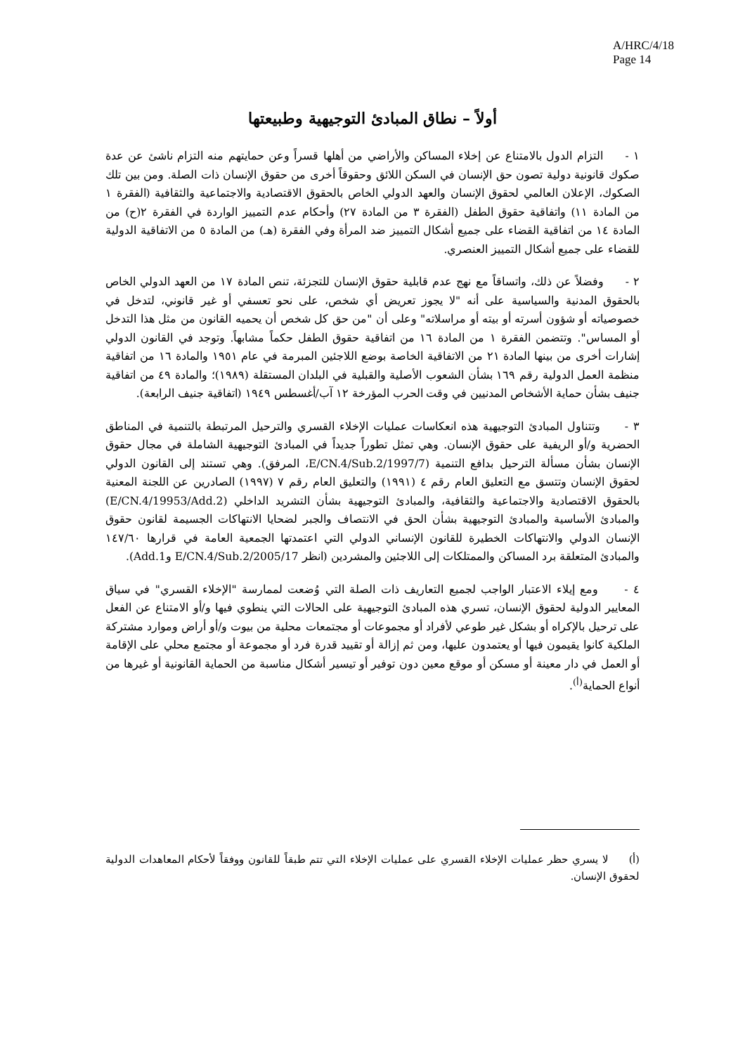A/HRC/4/18
Page 14
أولاً – نطاق المبادئ التوجيهية وطبيعتها
١ - التزام الدول بالامتناع عن إخلاء المساكن والأراضي من أهلها قسراً وعن حمايتهم منه التزام ناشئ عن عدة صكوك قانونية دولية تصون حق الإنسان في السكن اللائق وحقوقاً أخرى من حقوق الإنسان ذات الصلة. ومن بين تلك الصكوك، الإعلان العالمي لحقوق الإنسان والعهد الدولي الخاص بالحقوق الاقتصادية والاجتماعية والثقافية (الفقرة ١ من المادة ١١) واتفاقية حقوق الطفل (الفقرة ٣ من المادة ٢٧) وأحكام عدم التمييز الواردة في الفقرة ٢(ح) من المادة ١٤ من اتفاقية القضاء على جميع أشكال التمييز ضد المرأة وفي الفقرة (هـ) من المادة ٥ من الاتفاقية الدولية للقضاء على جميع أشكال التمييز العنصري.
٢ - وفضلاً عن ذلك، واتساقاً مع نهج عدم قابلية حقوق الإنسان للتجزئة، تنص المادة ١٧ من العهد الدولي الخاص بالحقوق المدنية والسياسية على أنه "لا يجوز تعريض أي شخص، على نحو تعسفي أو غير قانوني، لتدخل في خصوصياته أو شؤون أسرته أو بيته أو مراسلاته" وعلى أن "من حق كل شخص أن يحميه القانون من مثل هذا التدخل أو المساس". وتتضمن الفقرة ١ من المادة ١٦ من اتفاقية حقوق الطفل حكماً مشابهاً. وتوجد في القانون الدولي إشارات أخرى من بينها المادة ٢١ من الاتفاقية الخاصة بوضع اللاجئين المبرمة في عام ١٩٥١ والمادة ١٦ من اتفاقية منظمة العمل الدولية رقم ١٦٩ بشأن الشعوب الأصلية والقبلية في البلدان المستقلة (١٩٨٩)؛ والمادة ٤٩ من اتفاقية جنيف بشأن حماية الأشخاص المدنيين في وقت الحرب المؤرخة ١٢ آب/أغسطس ١٩٤٩ (اتفاقية جنيف الرابعة).
٣ - وتتناول المبادئ التوجيهية هذه انعكاسات عمليات الإخلاء القسري والترحيل المرتبطة بالتنمية في المناطق الحضرية و/أو الريفية على حقوق الإنسان. وهي تمثل تطوراً جديداً في المبادئ التوجيهية الشاملة في مجال حقوق الإنسان بشأن مسألة الترحيل بدافع التنمية (E/CN.4/Sub.2/1997/7، المرفق). وهي تستند إلى القانون الدولي لحقوق الإنسان وتتسق مع التعليق العام رقم ٤ (١٩٩١) والتعليق العام رقم ٧ (١٩٩٧) الصادرين عن اللجنة المعنية بالحقوق الاقتصادية والاجتماعية والثقافية، والمبادئ التوجيهية بشأن التشريد الداخلي (E/CN.4/19953/Add.2) والمبادئ الأساسية والمبادئ التوجيهية بشأن الحق في الانتصاف والجبر لضحايا الانتهاكات الجسيمة لقانون حقوق الإنسان الدولي والانتهاكات الخطيرة للقانون الإنساني الدولي التي اعتمدتها الجمعية العامة في قرارها ١٤٧/٦٠ والمبادئ المتعلقة برد المساكن والممتلكات إلى اللاجئين والمشردين (انظر E/CN.4/Sub.2/2005/17 وAdd.1).
٤ - ومع إيلاء الاعتبار الواجب لجميع التعاريف ذات الصلة التي وُضعت لممارسة "الإخلاء القسري" في سياق المعايير الدولية لحقوق الإنسان، تسري هذه المبادئ التوجيهية على الحالات التي ينطوي فيها و/أو الامتناع عن الفعل على ترحيل بالإكراه أو بشكل غير طوعي لأفراد أو مجموعات أو مجتمعات محلية من بيوت و/أو أراض وموارد مشتركة الملكية كانوا يقيمون فيها أو يعتمدون عليها، ومن ثم إزالة أو تقييد قدرة فرد أو مجموعة أو مجتمع محلي على الإقامة أو العمل في دار معينة أو مسكن أو موقع معين دون توفير أو تيسير أشكال مناسبة من الحماية القانونية أو غيرها من أنواع الحماية<sup>(أ)</sup>.
(أ) لا يسري حظر عمليات الإخلاء القسري على عمليات الإخلاء التي تتم طبقاً للقانون ووفقاً لأحكام المعاهدات الدولية لحقوق الإنسان.